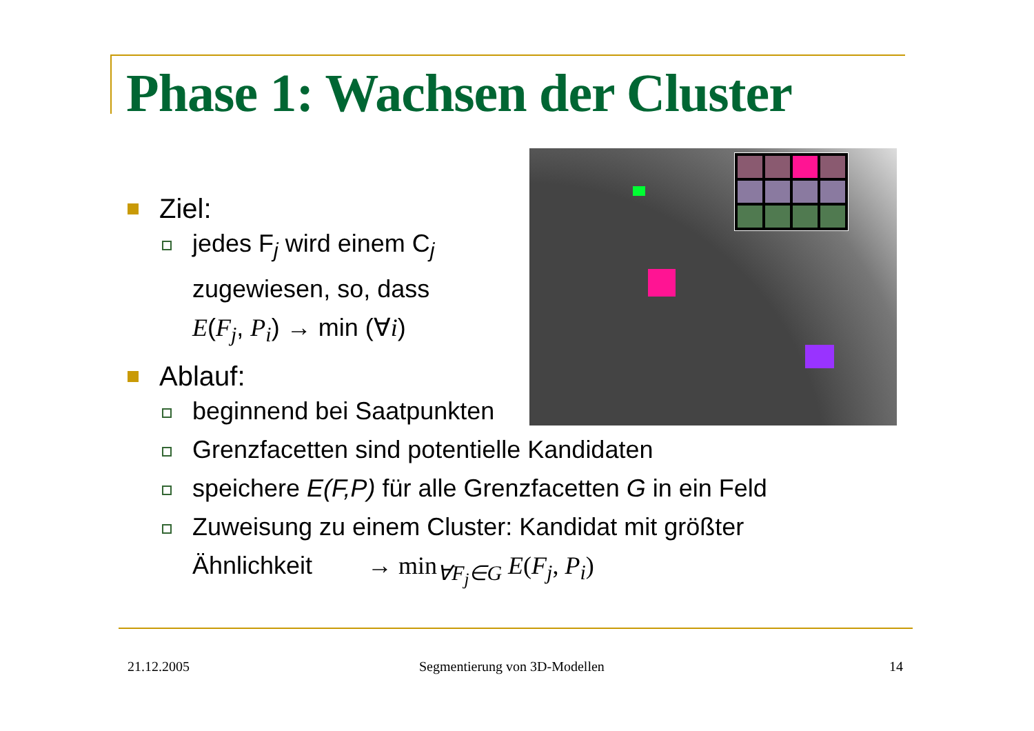Phase 1: Wachsen der Cluster
Ziel:
jedes F<sub>j</sub> wird einem C<sub>j</sub>
zugewiesen, so, dass
E(F<sub>j</sub>, P<sub>i</sub>) → min (∀i)
Ablauf:
beginnend bei Saatpunkten
Grenzfacetten sind potentielle Kandidaten
speichere E(F,P) für alle Grenzfacetten G in ein Feld
Zuweisung zu einem Cluster: Kandidat mit größter
Ähnlichkeit → min<sub>∀F<sub>j</sub>∈G</sub> E(F<sub>j</sub>, P<sub>i</sub>)
21.12.2005 Segmentierung von 3D-Modellen 14